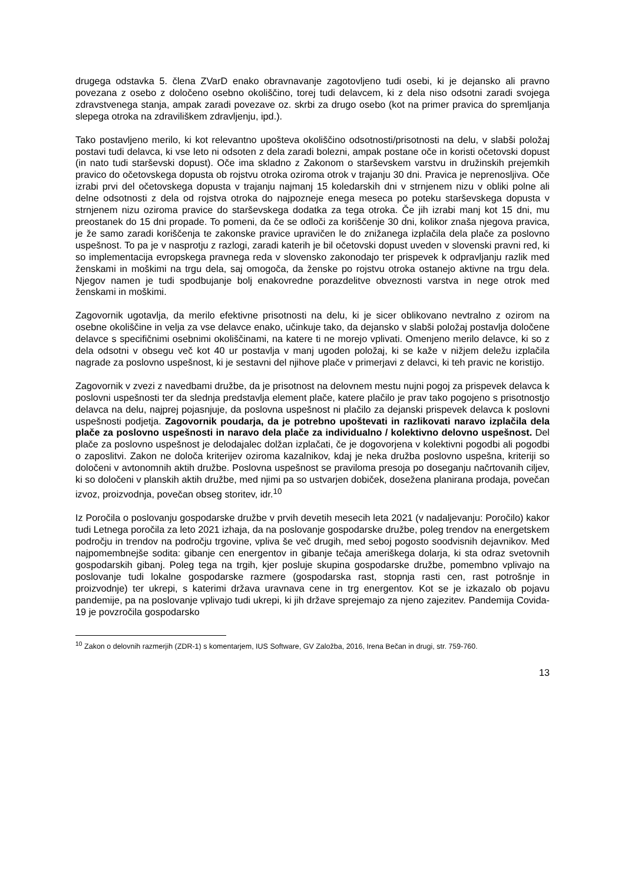drugega odstavka 5. člena ZVarD enako obravnavanje zagotovljeno tudi osebi, ki je dejansko ali pravno povezana z osebo z določeno osebno okoliščino, torej tudi delavcem, ki z dela niso odsotni zaradi svojega zdravstvenega stanja, ampak zaradi povezave oz. skrbi za drugo osebo (kot na primer pravica do spremljanja slepega otroka na zdraviliškem zdravljenju, ipd.).
Tako postavljeno merilo, ki kot relevantno upošteva okoliščino odsotnosti/prisotnosti na delu, v slabši položaj postavi tudi delavca, ki vse leto ni odsoten z dela zaradi bolezni, ampak postane oče in koristi očetovski dopust (in nato tudi starševski dopust). Oče ima skladno z Zakonom o starševskem varstvu in družinskih prejemkih pravico do očetovskega dopusta ob rojstvu otroka oziroma otrok v trajanju 30 dni. Pravica je neprenosljiva. Oče izrabi prvi del očetovskega dopusta v trajanju najmanj 15 koledarskih dni v strnjenem nizu v obliki polne ali delne odsotnosti z dela od rojstva otroka do najpozneje enega meseca po poteku starševskega dopusta v strnjenem nizu oziroma pravice do starševskega dodatka za tega otroka. Če jih izrabi manj kot 15 dni, mu preostanek do 15 dni propade. To pomeni, da če se odloči za koriščenje 30 dni, kolikor znaša njegova pravica, je že samo zaradi koriščenja te zakonske pravice upravičen le do znižanega izplačila dela plače za poslovno uspešnost. To pa je v nasprotju z razlogi, zaradi katerih je bil očetovski dopust uveden v slovenski pravni red, ki so implementacija evropskega pravnega reda v slovensko zakonodajo ter prispevek k odpravljanju razlik med ženskami in moškimi na trgu dela, saj omogoča, da ženske po rojstvu otroka ostanejo aktivne na trgu dela. Njegov namen je tudi spodbujanje bolj enakovredne porazdelitve obveznosti varstva in nege otrok med ženskami in moškimi.
Zagovornik ugotavlja, da merilo efektivne prisotnosti na delu, ki je sicer oblikovano nevtralno z ozirom na osebne okoliščine in velja za vse delavce enako, učinkuje tako, da dejansko v slabši položaj postavlja določene delavce s specifičnimi osebnimi okoliščinami, na katere ti ne morejo vplivati. Omenjeno merilo delavce, ki so z dela odsotni v obsegu več kot 40 ur postavlja v manj ugoden položaj, ki se kaže v nižjem deležu izplačila nagrade za poslovno uspešnost, ki je sestavni del njihove plače v primerjavi z delavci, ki teh pravic ne koristijo.
Zagovornik v zvezi z navedbami družbe, da je prisotnost na delovnem mestu nujni pogoj za prispevek delavca k poslovni uspešnosti ter da slednja predstavlja element plače, katere plačilo je prav tako pogojeno s prisotnostjo delavca na delu, najprej pojasnjuje, da poslovna uspešnost ni plačilo za dejanski prispevek delavca k poslovni uspešnosti podjetja. Zagovornik poudarja, da je potrebno upoštevati in razlikovati naravo izplačila dela plače za poslovno uspešnosti in naravo dela plače za individualno / kolektivno delovno uspešnost. Del plače za poslovno uspešnost je delodajalec dolžan izplačati, če je dogovorjena v kolektivni pogodbi ali pogodbi o zaposlitvi. Zakon ne določa kriterijev oziroma kazalnikov, kdaj je neka družba poslovno uspešna, kriteriji so določeni v avtonomnih aktih družbe. Poslovna uspešnost se praviloma presoja po doseganju načrtovanih ciljev, ki so določeni v planskih aktih družbe, med njimi pa so ustvarjen dobiček, dosežena planirana prodaja, povečan izvoz, proizvodnja, povečan obseg storitev, idr.<sup>10</sup>
Iz Poročila o poslovanju gospodarske družbe v prvih devetih mesecih leta 2021 (v nadaljevanju: Poročilo) kakor tudi Letnega poročila za leto 2021 izhaja, da na poslovanje gospodarske družbe, poleg trendov na energetskem področju in trendov na področju trgovine, vpliva še več drugih, med seboj pogosto soodvisnih dejavnikov. Med najpomembnejše sodita: gibanje cen energentov in gibanje tečaja ameriškega dolarja, ki sta odraz svetovnih gospodarskih gibanj. Poleg tega na trgih, kjer posluje skupina gospodarske družbe, pomembno vplivajo na poslovanje tudi lokalne gospodarske razmere (gospodarska rast, stopnja rasti cen, rast potrošnje in proizvodnje) ter ukrepi, s katerimi država uravnava cene in trg energentov. Kot se je izkazalo ob pojavu pandemije, pa na poslovanje vplivajo tudi ukrepi, ki jih države sprejemajo za njeno zajezitev. Pandemija Covida-19 je povzročila gospodarsko
<sup>10</sup> Zakon o delovnih razmerjih (ZDR-1) s komentarjem, IUS Software, GV Založba, 2016, Irena Bečan in drugi, str. 759-760.
13